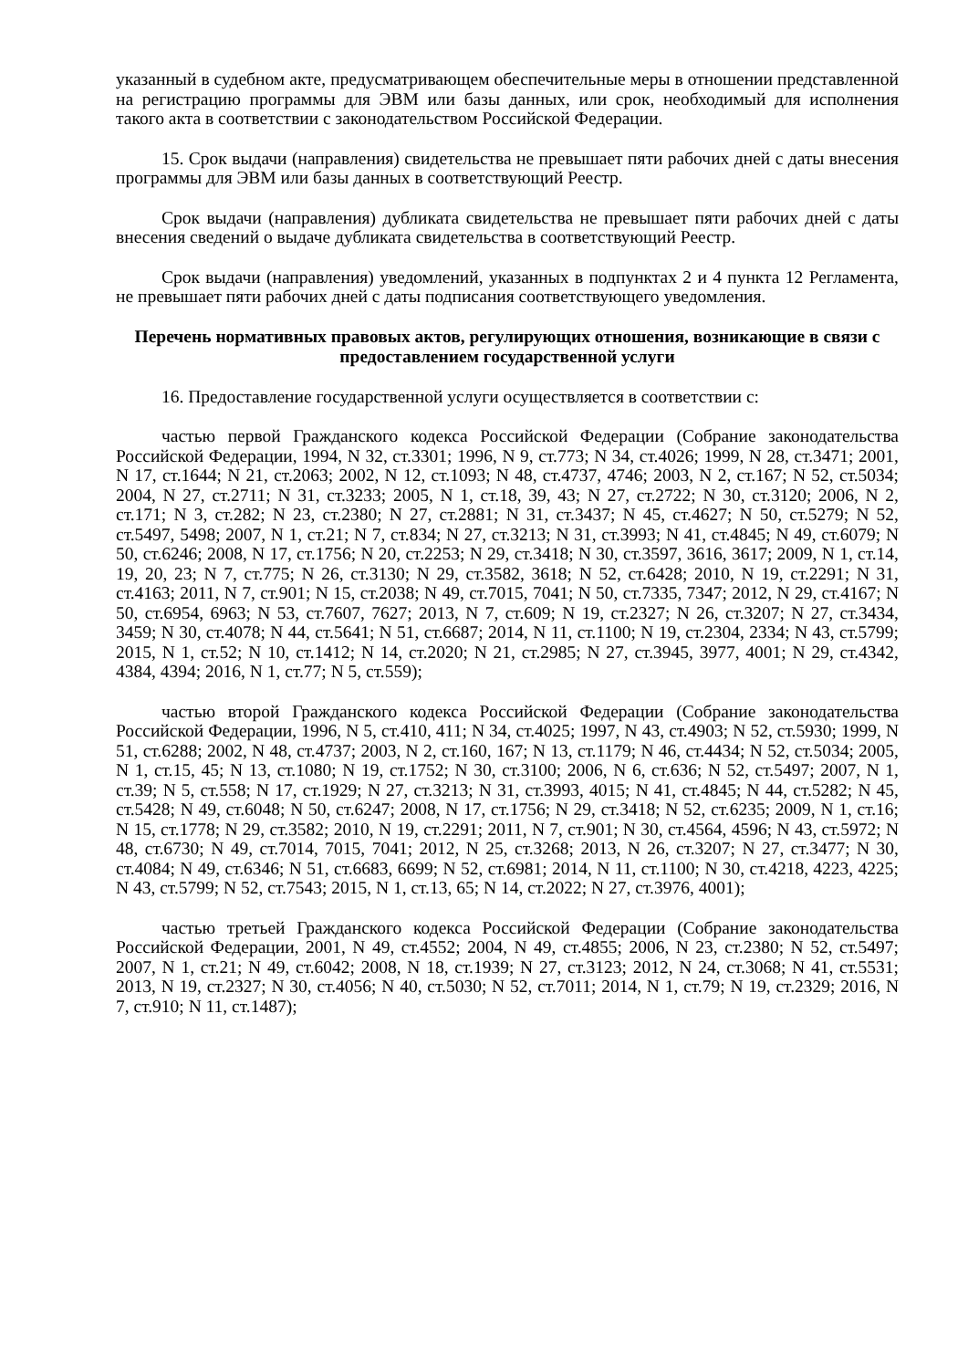указанный в судебном акте, предусматривающем обеспечительные меры в отношении представленной на регистрацию программы для ЭВМ или базы данных, или срок, необходимый для исполнения такого акта в соответствии с законодательством Российской Федерации.
15. Срок выдачи (направления) свидетельства не превышает пяти рабочих дней с даты внесения программы для ЭВМ или базы данных в соответствующий Реестр.
Срок выдачи (направления) дубликата свидетельства не превышает пяти рабочих дней с даты внесения сведений о выдаче дубликата свидетельства в соответствующий Реестр.
Срок выдачи (направления) уведомлений, указанных в подпунктах 2 и 4 пункта 12 Регламента, не превышает пяти рабочих дней с даты подписания соответствующего уведомления.
Перечень нормативных правовых актов, регулирующих отношения, возникающие в связи с предоставлением государственной услуги
16. Предоставление государственной услуги осуществляется в соответствии с:
частью первой Гражданского кодекса Российской Федерации (Собрание законодательства Российской Федерации, 1994, N 32, ст.3301; 1996, N 9, ст.773; N 34, ст.4026; 1999, N 28, ст.3471; 2001, N 17, ст.1644; N 21, ст.2063; 2002, N 12, ст.1093; N 48, ст.4737, 4746; 2003, N 2, ст.167; N 52, ст.5034; 2004, N 27, ст.2711; N 31, ст.3233; 2005, N 1, ст.18, 39, 43; N 27, ст.2722; N 30, ст.3120; 2006, N 2, ст.171; N 3, ст.282; N 23, ст.2380; N 27, ст.2881; N 31, ст.3437; N 45, ст.4627; N 50, ст.5279; N 52, ст.5497, 5498; 2007, N 1, ст.21; N 7, ст.834; N 27, ст.3213; N 31, ст.3993; N 41, ст.4845; N 49, ст.6079; N 50, ст.6246; 2008, N 17, ст.1756; N 20, ст.2253; N 29, ст.3418; N 30, ст.3597, 3616, 3617; 2009, N 1, ст.14, 19, 20, 23; N 7, ст.775; N 26, ст.3130; N 29, ст.3582, 3618; N 52, ст.6428; 2010, N 19, ст.2291; N 31, ст.4163; 2011, N 7, ст.901; N 15, ст.2038; N 49, ст.7015, 7041; N 50, ст.7335, 7347; 2012, N 29, ст.4167; N 50, ст.6954, 6963; N 53, ст.7607, 7627; 2013, N 7, ст.609; N 19, ст.2327; N 26, ст.3207; N 27, ст.3434, 3459; N 30, ст.4078; N 44, ст.5641; N 51, ст.6687; 2014, N 11, ст.1100; N 19, ст.2304, 2334; N 43, ст.5799; 2015, N 1, ст.52; N 10, ст.1412; N 14, ст.2020; N 21, ст.2985; N 27, ст.3945, 3977, 4001; N 29, ст.4342, 4384, 4394; 2016, N 1, ст.77; N 5, ст.559);
частью второй Гражданского кодекса Российской Федерации (Собрание законодательства Российской Федерации, 1996, N 5, ст.410, 411; N 34, ст.4025; 1997, N 43, ст.4903; N 52, ст.5930; 1999, N 51, ст.6288; 2002, N 48, ст.4737; 2003, N 2, ст.160, 167; N 13, ст.1179; N 46, ст.4434; N 52, ст.5034; 2005, N 1, ст.15, 45; N 13, ст.1080; N 19, ст.1752; N 30, ст.3100; 2006, N 6, ст.636; N 52, ст.5497; 2007, N 1, ст.39; N 5, ст.558; N 17, ст.1929; N 27, ст.3213; N 31, ст.3993, 4015; N 41, ст.4845; N 44, ст.5282; N 45, ст.5428; N 49, ст.6048; N 50, ст.6247; 2008, N 17, ст.1756; N 29, ст.3418; N 52, ст.6235; 2009, N 1, ст.16; N 15, ст.1778; N 29, ст.3582; 2010, N 19, ст.2291; 2011, N 7, ст.901; N 30, ст.4564, 4596; N 43, ст.5972; N 48, ст.6730; N 49, ст.7014, 7015, 7041; 2012, N 25, ст.3268; 2013, N 26, ст.3207; N 27, ст.3477; N 30, ст.4084; N 49, ст.6346; N 51, ст.6683, 6699; N 52, ст.6981; 2014, N 11, ст.1100; N 30, ст.4218, 4223, 4225; N 43, ст.5799; N 52, ст.7543; 2015, N 1, ст.13, 65; N 14, ст.2022; N 27, ст.3976, 4001);
частью третьей Гражданского кодекса Российской Федерации (Собрание законодательства Российской Федерации, 2001, N 49, ст.4552; 2004, N 49, ст.4855; 2006, N 23, ст.2380; N 52, ст.5497; 2007, N 1, ст.21; N 49, ст.6042; 2008, N 18, ст.1939; N 27, ст.3123; 2012, N 24, ст.3068; N 41, ст.5531; 2013, N 19, ст.2327; N 30, ст.4056; N 40, ст.5030; N 52, ст.7011; 2014, N 1, ст.79; N 19, ст.2329; 2016, N 7, ст.910; N 11, ст.1487);